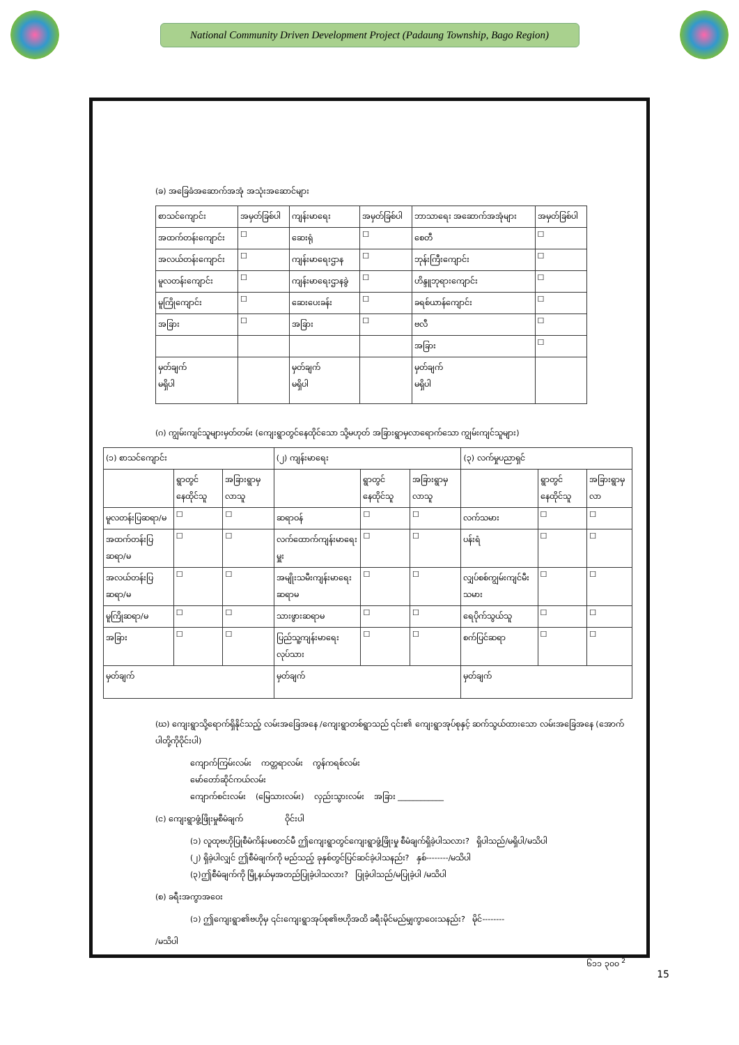National Community Driven Development Project (Padaung Township, Bago Region)
(ခ) အခြေခံအဆောက်အအုံ အသုံးအဆောင်များ
| စာသင်ကျောင်း | အမှတ်ခြစ်ပါ | ကျန်းမာရေး | အမှတ်ခြစ်ပါ | ဘာသာရေး အဆောက်အအုံများ | အမှတ်ခြစ်ပါ |
| --- | --- | --- | --- | --- | --- |
| အထက်တန်းကျောင်း | ☐ | ဆေးရုံ | ☐ | စေတီ | ☐ |
| အလယ်တန်းကျောင်း | ☐ | ကျန်းမာရေးဌာန | ☐ | ဘုန်းကြီးကျောင်း | ☐ |
| မူလတန်းကျောင်း | ☐ | ကျန်းမာရေးဌာနခွဲ | ☐ | ဟိန္ဒူဘုရားကျောင်း | ☐ |
| မူကြိုကျောင်း | ☐ | ဆေးပေးခန်း | ☐ | ခရစ်ယာန်ကျောင်း | ☐ |
| အခြား | ☐ | အခြား | ☐ | ဗလီ | ☐ |
| | | | | အခြား | ☐ |
| မှတ်ချက် မရှိပါ | | မှတ်ချက် မရှိပါ | | မှတ်ချက် မရှိပါ | |
(ဂ) ကျွမ်းကျင်သူများမှတ်တမ်း (ကျေးရွာတွင်နေထိုင်သော သို့မဟုတ် အခြားရွာမှလာရောက်သော ကျွမ်းကျင်သူများ)
| (၁) စာသင်ကျောင်း | | | (၂) ကျန်းမာရေး | | | (၃) လက်မှုပညာရှင် | | |
| --- | --- | --- | --- | --- | --- | --- | --- | --- |
| | ရွာတွင်နေထိုင်သူ | အခြားရွာမှလာသူ | | ရွာတွင်နေထိုင်သူ | အခြားရွာမှလာသူ | | ရွာတွင်နေထိုင်သူ | အခြားရွာမှလာ |
| မူလတန်းပြဆရာ/မ | ☐ | ☐ | ဆရာဝန် | ☐ | ☐ | လက်သမား | ☐ | ☐ |
| အထက်တန်းပြဆရာ/မ | ☐ | ☐ | လက်ထောက်ကျန်းမာရေးမှူး | ☐ | ☐ | ပန်းရံ | ☐ | ☐ |
| အလယ်တန်းပြဆရာ/မ | ☐ | ☐ | အမျိုးသမီးကျန်းမာရေးဆရာမ | ☐ | ☐ | လျှပ်စစ်ကျွမ်းကျင်မီးသမား | ☐ | ☐ |
| မူကြိုဆရာ/မ | ☐ | ☐ | သားဖွားဆရာမ | ☐ | ☐ | ရေပိုက်သွယ်သူ | ☐ | ☐ |
| အခြား | ☐ | ☐ | ပြည်သူ့ကျန်းမာရေးလုပ်သား | ☐ | ☐ | စက်ပြင်ဆရာ | ☐ | ☐ |
| မှတ်ချက် | | | မှတ်ချက် | | | မှတ်ချက် | | |
(ဃ) ကျေးရွာသို့ရောက်ရှိနိုင်သည့် လမ်းအခြေအနေ /ကျေးရွာတစ်ရွာသည် ၎င်း၏ ကျေးရွာအုပ်စုနှင့် ဆက်သွယ်ထားသော လမ်းအခြေအနေ (အောက်ပါတို့ကိုဝိုင်းပါ)
ကျောက်ကြမ်းလမ်း ကတ္တရာလမ်း ကွန်ကရစ်လမ်း
မော်တော်ဆိုင်ကယ်လမ်း
ကျောက်စင်းလမ်း (မြေသားလမ်း) လှည်းသွားလမ်း အခြား ____________
(င) ကျေးရွာဖွံ့ဖြိုးမှုစီမံချက် ဝိုင်းပါ
(၁) လူထုဗဟိုပြုစီမံကိန်းမစတင်မီ ဤကျေးရွာတွင်ကျေးရွာဖွံ့ဖြိုးမှု စီမံချက်ရှိခဲ့ပါသလား? ရှိပါသည်/မရှိပါ/မသိပါ
(၂) ရှိခဲ့ပါလျှင် ဤစီမံချက်ကို မည်သည့် ခုနှစ်တွင်ပြင်ဆင်ခဲ့ပါသနည်း? နှစ်--------/မသိပါ
(၃)ဤစီမံချက်ကို မြို့နယ်မှအတည်ပြုခဲ့ပါသလား? ပြုခဲ့ပါသည်/မပြုခဲ့ပါ /မသိပါ
(စ) ခရီးအကွာအဝေး
(၁) ဤကျေးရွာ၏ဗဟိုမှ ၎င်းကျေးရွာအုပ်စု၏ဗဟိုအထိ ခရီးမိုင်မည်မျှကွာဝေးသနည်း? မိုင်--------
/မသိပါ
၆၁၁ ၃၀၀ <sup>2</sup>
15